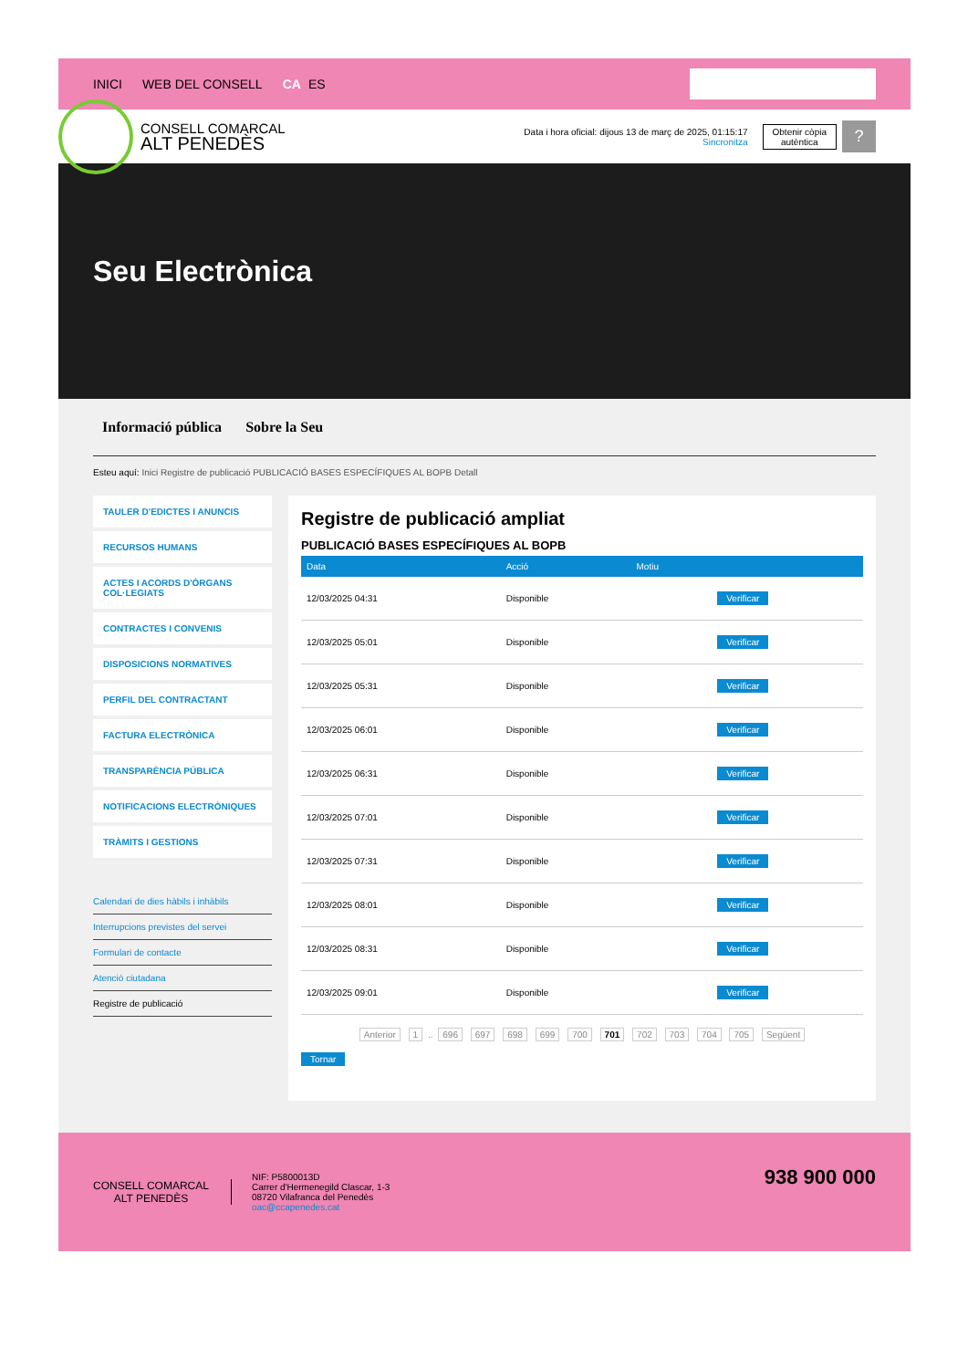INICI WEB DEL CONSELL CA ES
CONSELL COMARCAL
ALT PENEDÈS
Data i hora oficial: dijous 13 de març de 2025, 01:15:17
Sincronitza
Obtenir còpia
autèntica
?
Seu Electrònica
Informació pública Sobre la Seu
Esteu aquí: Inici Registre de publicació PUBLICACIÓ BASES ESPECÍFIQUES AL BOPB Detall
TAULER D'EDICTES I ANUNCIS
RECURSOS HUMANS
ACTES I ACORDS D'ÒRGANS COL·LEGIATS
CONTRACTES I CONVENIS
DISPOSICIONS NORMATIVES
PERFIL DEL CONTRACTANT
FACTURA ELECTRÒNICA
TRANSPARÈNCIA PÚBLICA
NOTIFICACIONS ELECTRÒNIQUES
TRÀMITS I GESTIONS
Calendari de dies hàbils i inhàbils
Interrupcions previstes del servei
Formulari de contacte
Atenció ciutadana
Registre de publicació
Registre de publicació ampliat
PUBLICACIÓ BASES ESPECÍFIQUES AL BOPB
| Data | Acció | Motiu | |
| --- | --- | --- | --- |
| 12/03/2025 04:31 | Disponible | | Verificar |
| 12/03/2025 05:01 | Disponible | | Verificar |
| 12/03/2025 05:31 | Disponible | | Verificar |
| 12/03/2025 06:01 | Disponible | | Verificar |
| 12/03/2025 06:31 | Disponible | | Verificar |
| 12/03/2025 07:01 | Disponible | | Verificar |
| 12/03/2025 07:31 | Disponible | | Verificar |
| 12/03/2025 08:01 | Disponible | | Verificar |
| 12/03/2025 08:31 | Disponible | | Verificar |
| 12/03/2025 09:01 | Disponible | | Verificar |
Anterior 1 .. 696 697 698 699 700 701 702 703 704 705 Següent
Tornar
CONSELL COMARCAL
ALT PENEDÈS
NIF: P5800013D
Carrer d'Hermenegild Clascar, 1-3
08720 Vilafranca del Penedès
oac@ccapenedes.cat
938 900 000